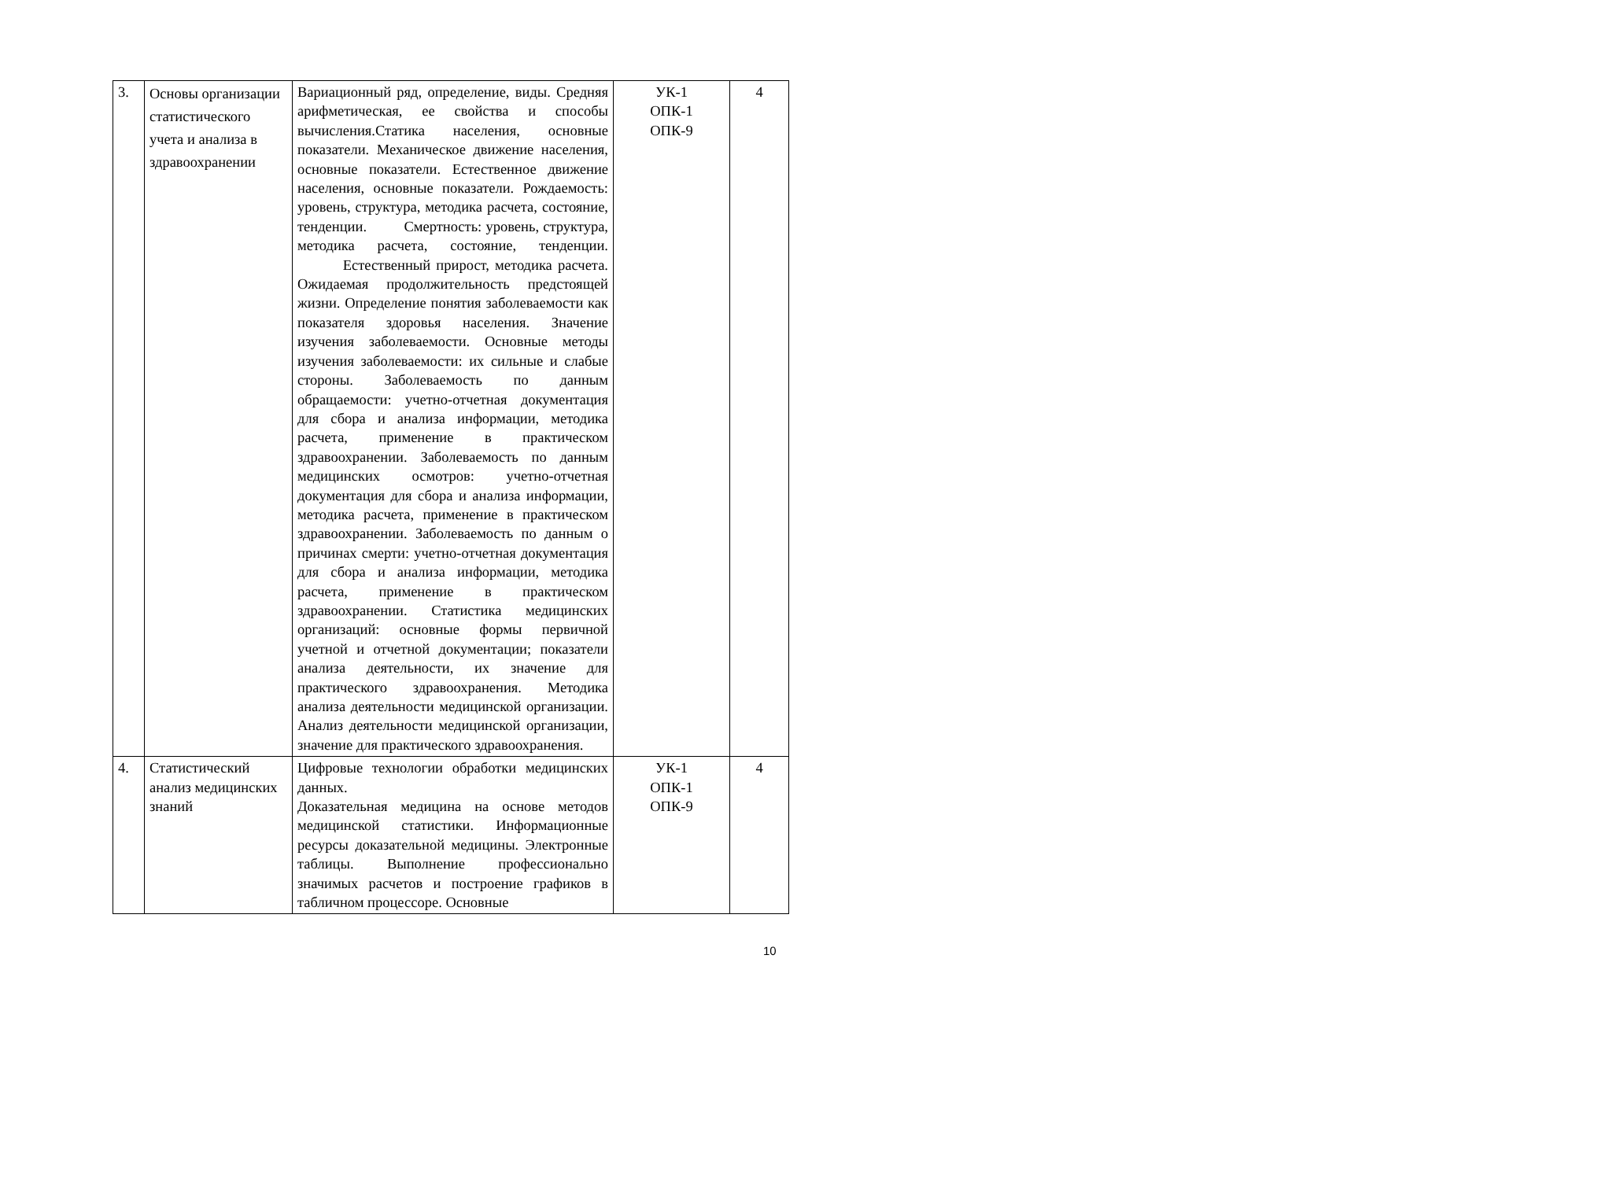| 3. | Основы организации статистического учета и анализа в здравоохранении | Вариационный ряд, определение, виды. Средняя арифметическая, ее свойства и способы вычисления.Статика населения, основные показатели. Механическое движение населения, основные показатели. Естественное движение населения, основные показатели. Рождаемость: уровень, структура, методика расчета, состояние, тенденции. Смертность: уровень, структура, методика расчета, состояние, тенденции. Естественный прирост, методика расчета. Ожидаемая продолжительность предстоящей жизни. Определение понятия заболеваемости как показателя здоровья населения. Значение изучения заболеваемости. Основные методы изучения заболеваемости: их сильные и слабые стороны. Заболеваемость по данным обращаемости: учетно-отчетная документация для сбора и анализа информации, методика расчета, применение в практическом здравоохранении. Заболеваемость по данным медицинских осмотров: учетно-отчетная документация для сбора и анализа информации, методика расчета, применение в практическом здравоохранении. Заболеваемость по данным о причинах смерти: учетно-отчетная документация для сбора и анализа информации, методика расчета, применение в практическом здравоохранении. Статистика медицинских организаций: основные формы первичной учетной и отчетной документации; показатели анализа деятельности, их значение для практического здравоохранения. Методика анализа деятельности медицинской организации. Анализ деятельности медицинской организации, значение для практического здравоохранения. | УК-1 ОПК-1 ОПК-9 | 4 |
| 4. | Статистический анализ медицинских знаний | Цифровые технологии обработки медицинских данных. Доказательная медицина на основе методов медицинской статистики. Информационные ресурсы доказательной медицины. Электронные таблицы. Выполнение профессионально значимых расчетов и построение графиков в табличном процессоре. Основные | УК-1 ОПК-1 ОПК-9 | 4 |
10